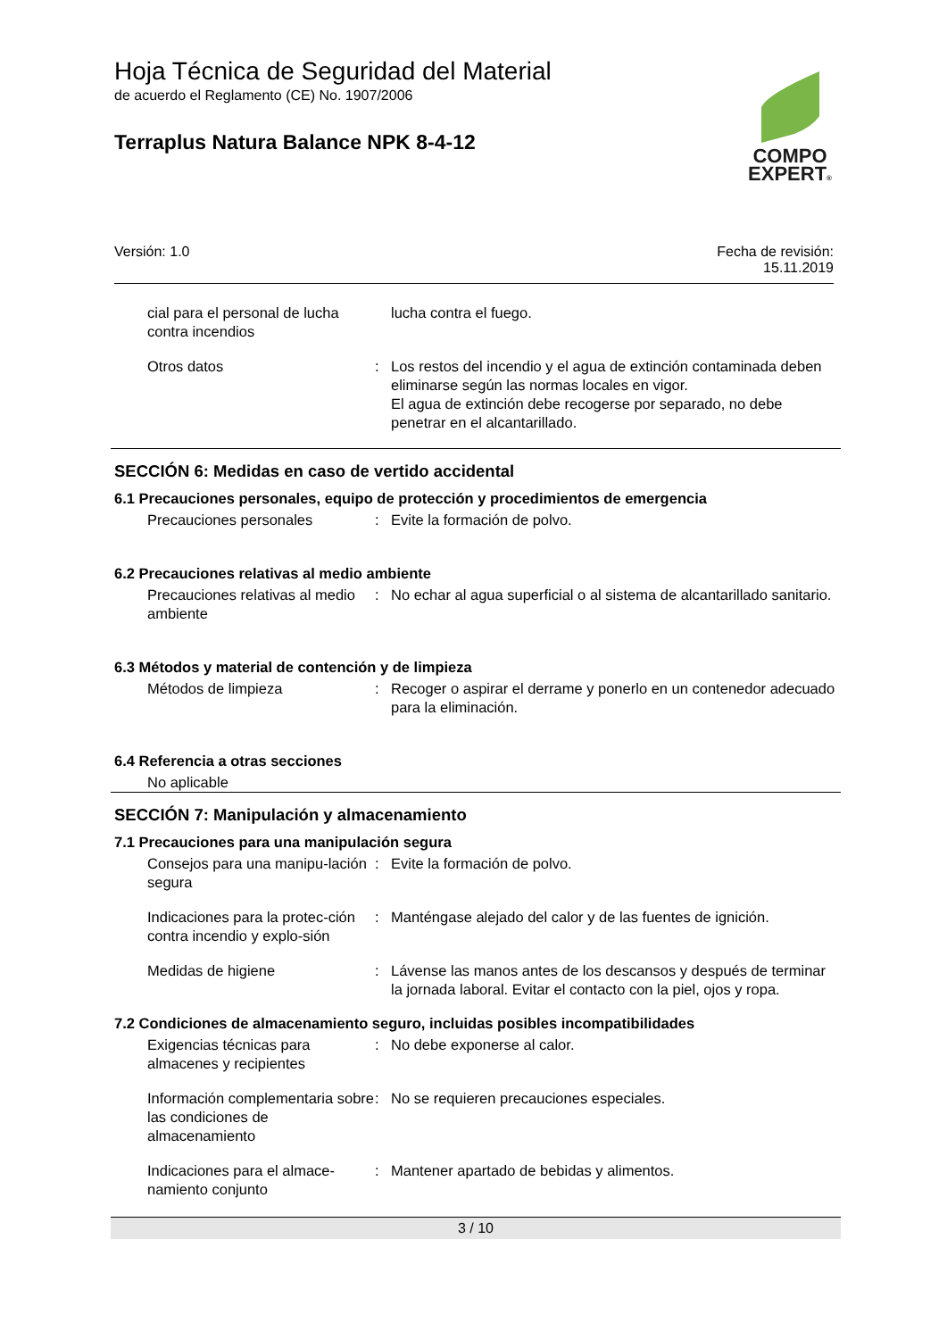Hoja Técnica de Seguridad del Material
de acuerdo el Reglamento (CE) No. 1907/2006
Terraplus Natura Balance NPK 8-4-12
COMPO
EXPERT®
Versión: 1.0 Fecha de revisión:
15.11.2019
cial para el personal de lucha contra incendios
lucha contra el fuego.
Otros datos : Los restos del incendio y el agua de extinción contaminada deben eliminarse según las normas locales en vigor.
El agua de extinción debe recogerse por separado, no debe penetrar en el alcantarillado.
SECCIÓN 6: Medidas en caso de vertido accidental
6.1 Precauciones personales, equipo de protección y procedimientos de emergencia
Precauciones personales : Evite la formación de polvo.
6.2 Precauciones relativas al medio ambiente
Precauciones relativas al medio ambiente
: No echar al agua superficial o al sistema de alcantarillado sanitario.
6.3 Métodos y material de contención y de limpieza
Métodos de limpieza : Recoger o aspirar el derrame y ponerlo en un contenedor adecuado para la eliminación.
6.4 Referencia a otras secciones
No aplicable
SECCIÓN 7: Manipulación y almacenamiento
7.1 Precauciones para una manipulación segura
Consejos para una manipu-lación segura
: Evite la formación de polvo.
Indicaciones para la protec-ción contra incendio y explo-sión
: Manténgase alejado del calor y de las fuentes de ignición.
Medidas de higiene : Lávense las manos antes de los descansos y después de terminar la jornada laboral. Evitar el contacto con la piel, ojos y ropa.
7.2 Condiciones de almacenamiento seguro, incluidas posibles incompatibilidades
Exigencias técnicas para almacenes y recipientes
: No debe exponerse al calor.
Información complementaria sobre las condiciones de almacenamiento
: No se requieren precauciones especiales.
Indicaciones para el almace-namiento conjunto
: Mantener apartado de bebidas y alimentos.
3 / 10